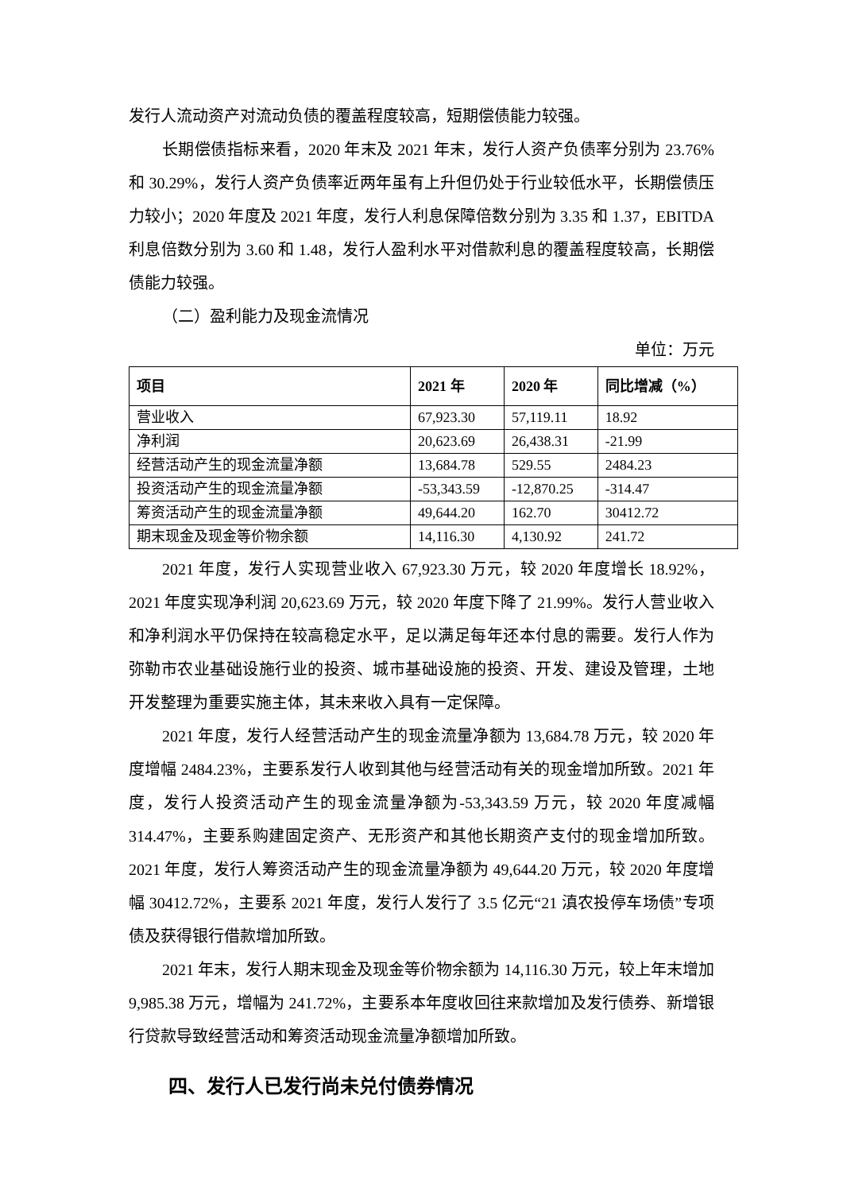发行人流动资产对流动负债的覆盖程度较高，短期偿债能力较强。
长期偿债指标来看，2020 年末及 2021 年末，发行人资产负债率分别为 23.76%和 30.29%，发行人资产负债率近两年虽有上升但仍处于行业较低水平，长期偿债压力较小；2020 年度及 2021 年度，发行人利息保障倍数分别为 3.35 和 1.37，EBITDA 利息倍数分别为 3.60 和 1.48，发行人盈利水平对借款利息的覆盖程度较高，长期偿债能力较强。
（二）盈利能力及现金流情况
单位：万元
| 项目 | 2021 年 | 2020 年 | 同比增减（%） |
| --- | --- | --- | --- |
| 营业收入 | 67,923.30 | 57,119.11 | 18.92 |
| 净利润 | 20,623.69 | 26,438.31 | -21.99 |
| 经营活动产生的现金流量净额 | 13,684.78 | 529.55 | 2484.23 |
| 投资活动产生的现金流量净额 | -53,343.59 | -12,870.25 | -314.47 |
| 筹资活动产生的现金流量净额 | 49,644.20 | 162.70 | 30412.72 |
| 期末现金及现金等价物余额 | 14,116.30 | 4,130.92 | 241.72 |
2021 年度，发行人实现营业收入 67,923.30 万元，较 2020 年度增长 18.92%，2021 年度实现净利润 20,623.69 万元，较 2020 年度下降了 21.99%。发行人营业收入和净利润水平仍保持在较高稳定水平，足以满足每年还本付息的需要。发行人作为弥勒市农业基础设施行业的投资、城市基础设施的投资、开发、建设及管理，土地开发整理为重要实施主体，其未来收入具有一定保障。
2021 年度，发行人经营活动产生的现金流量净额为 13,684.78 万元，较 2020 年度增幅 2484.23%，主要系发行人收到其他与经营活动有关的现金增加所致。2021 年度，发行人投资活动产生的现金流量净额为-53,343.59 万元，较 2020 年度减幅 314.47%，主要系购建固定资产、无形资产和其他长期资产支付的现金增加所致。2021 年度，发行人筹资活动产生的现金流量净额为 49,644.20 万元，较 2020 年度增幅 30412.72%，主要系 2021 年度，发行人发行了 3.5 亿元“21 滇农投停车场债”专项债及获得银行借款增加所致。
2021 年末，发行人期末现金及现金等价物余额为 14,116.30 万元，较上年末增加 9,985.38 万元，增幅为 241.72%，主要系本年度收回往来款增加及发行债券、新增银行贷款导致经营活动和筹资活动现金流量净额增加所致。
四、发行人已发行尚未兑付债券情况